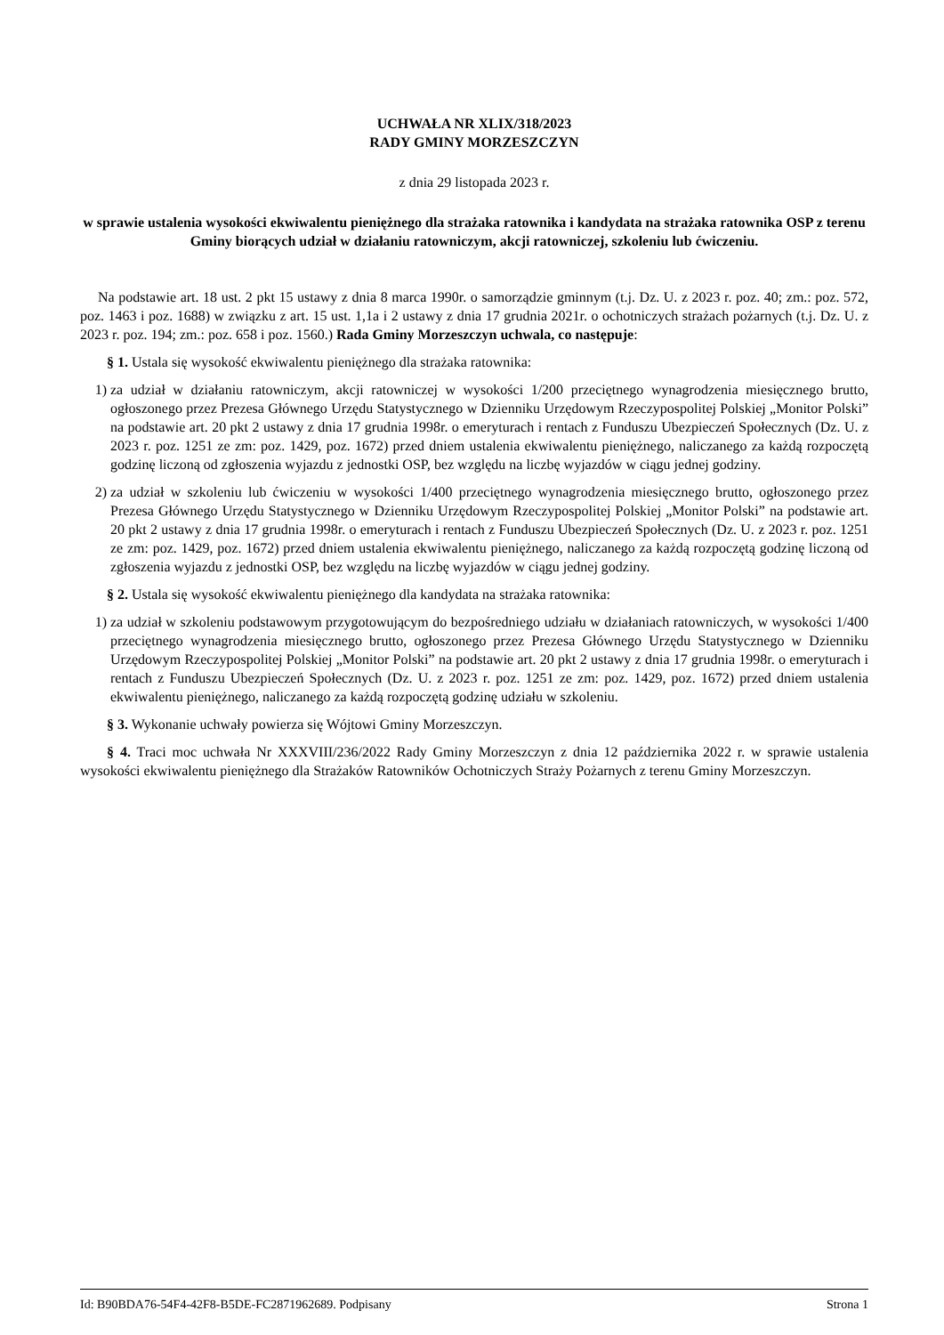UCHWAŁA NR XLIX/318/2023
RADY GMINY MORZESZCZYN
z dnia 29 listopada 2023 r.
w sprawie ustalenia wysokości ekwiwalentu pieniężnego dla strażaka ratownika i kandydata na strażaka ratownika OSP z terenu Gminy biorących udział w działaniu ratowniczym, akcji ratowniczej, szkoleniu lub ćwiczeniu.
Na podstawie art. 18 ust. 2 pkt 15 ustawy z dnia 8 marca 1990r. o samorządzie gminnym (t.j. Dz. U. z 2023 r. poz. 40; zm.: poz. 572, poz. 1463 i poz. 1688) w związku z art. 15 ust. 1,1a i 2 ustawy z dnia 17 grudnia 2021r. o ochotniczych strażach pożarnych (t.j. Dz. U. z 2023 r. poz. 194; zm.: poz. 658 i poz. 1560.) Rada Gminy Morzeszczyn uchwala, co następuje:
§ 1. Ustala się wysokość ekwiwalentu pieniężnego dla strażaka ratownika:
1) za udział w działaniu ratowniczym, akcji ratowniczej w wysokości 1/200 przeciętnego wynagrodzenia miesięcznego brutto, ogłoszonego przez Prezesa Głównego Urzędu Statystycznego w Dzienniku Urzędowym Rzeczypospolitej Polskiej „Monitor Polski” na podstawie art. 20 pkt 2 ustawy z dnia 17 grudnia 1998r. o emeryturach i rentach z Funduszu Ubezpieczeń Społecznych (Dz. U. z 2023 r. poz. 1251 ze zm: poz. 1429, poz. 1672) przed dniem ustalenia ekwiwalentu pieniężnego, naliczanego za każdą rozpoczętą godzinę liczoną od zgłoszenia wyjazdu z jednostki OSP, bez względu na liczbę wyjazdów w ciągu jednej godziny.
2) za udział w szkoleniu lub ćwiczeniu w wysokości 1/400 przeciętnego wynagrodzenia miesięcznego brutto, ogłoszonego przez Prezesa Głównego Urzędu Statystycznego w Dzienniku Urzędowym Rzeczypospolitej Polskiej „Monitor Polski” na podstawie art. 20 pkt 2 ustawy z dnia 17 grudnia 1998r. o emeryturach i rentach z Funduszu Ubezpieczeń Społecznych (Dz. U. z 2023 r. poz. 1251 ze zm: poz. 1429, poz. 1672) przed dniem ustalenia ekwiwalentu pieniężnego, naliczanego za każdą rozpoczętą godzinę liczoną od zgłoszenia wyjazdu z jednostki OSP, bez względu na liczbę wyjazdów w ciągu jednej godziny.
§ 2. Ustala się wysokość ekwiwalentu pieniężnego dla kandydata na strażaka ratownika:
1) za udział w szkoleniu podstawowym przygotowującym do bezpośredniego udziału w działaniach ratowniczych, w wysokości 1/400 przeciętnego wynagrodzenia miesięcznego brutto, ogłoszonego przez Prezesa Głównego Urzędu Statystycznego w Dzienniku Urzędowym Rzeczypospolitej Polskiej „Monitor Polski” na podstawie art. 20 pkt 2 ustawy z dnia 17 grudnia 1998r. o emeryturach i rentach z Funduszu Ubezpieczeń Społecznych (Dz. U. z 2023 r. poz. 1251 ze zm: poz. 1429, poz. 1672) przed dniem ustalenia ekwiwalentu pieniężnego, naliczanego za każdą rozpoczętą godzinę udziału w szkoleniu.
§ 3. Wykonanie uchwały powierza się Wójtowi Gminy Morzeszczyn.
§ 4. Traci moc uchwała Nr XXXVIII/236/2022 Rady Gminy Morzeszczyn z dnia 12 października 2022 r. w sprawie ustalenia wysokości ekwiwalentu pieniężnego dla Strażaków Ratowników Ochotniczych Straży Pożarnych z terenu Gminy Morzeszczyn.
Id: B90BDA76-54F4-42F8-B5DE-FC2871962689. Podpisany Strona 1